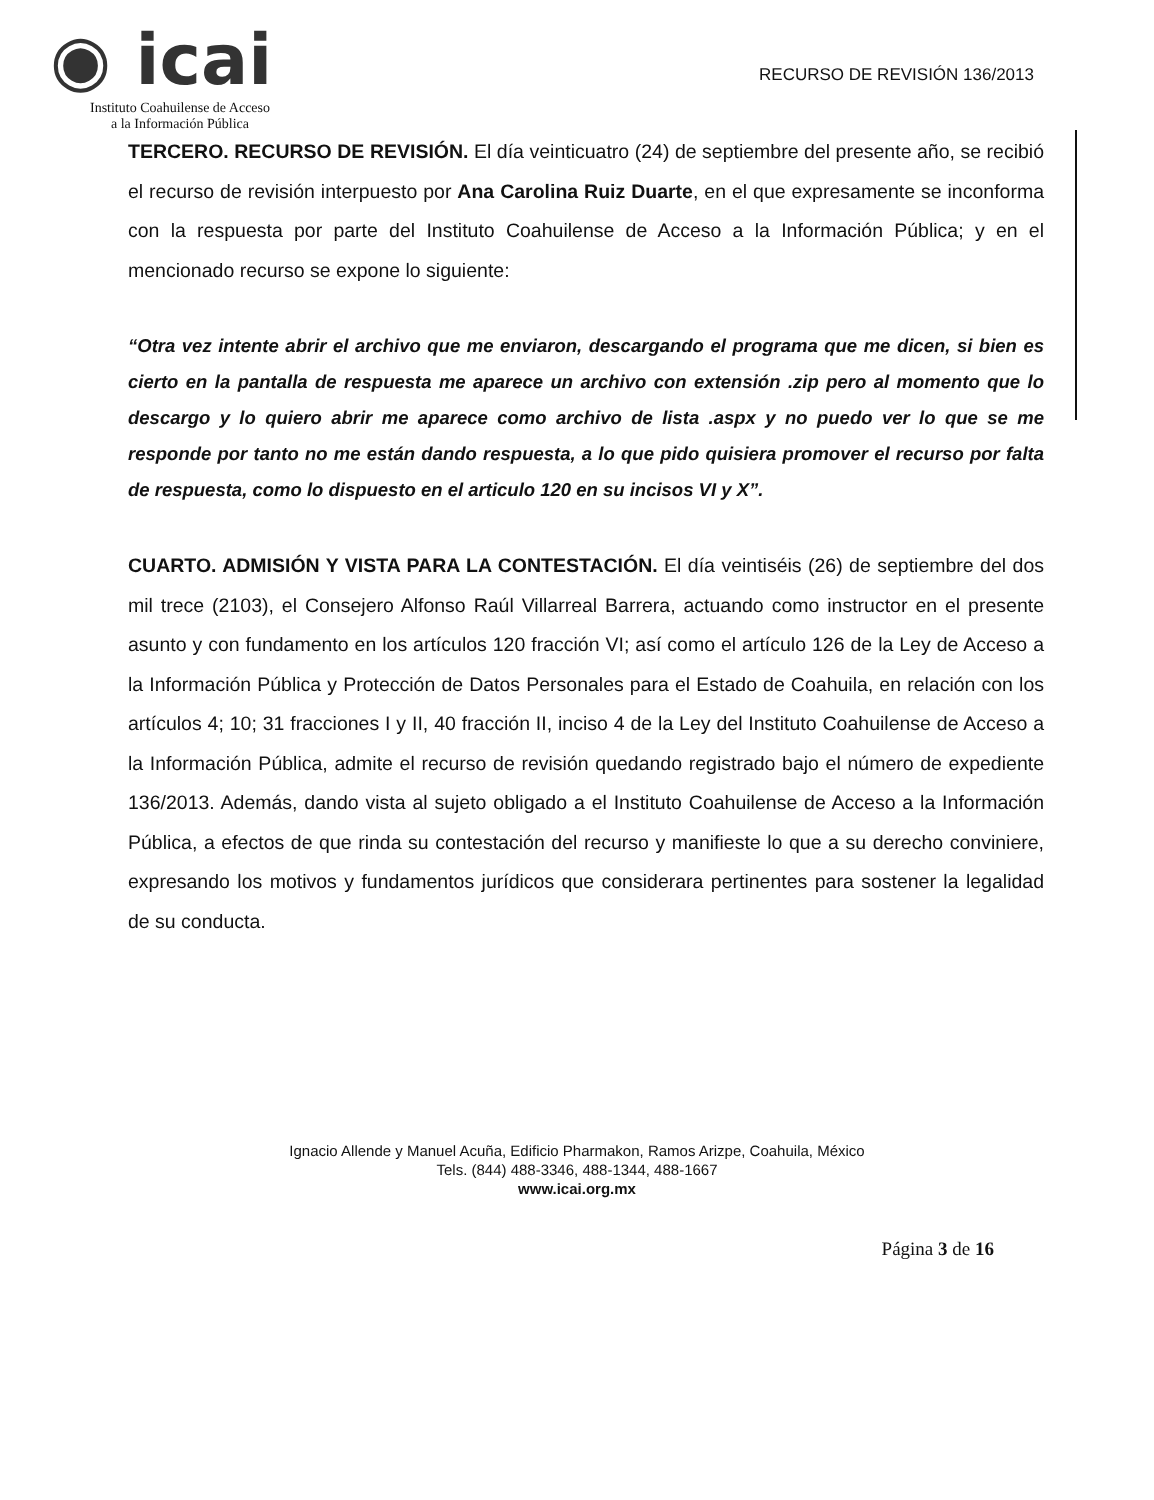◉ icai
Instituto Coahuilense de Acceso
a la Información Pública
RECURSO DE REVISIÓN 136/2013
TERCERO. RECURSO DE REVISIÓN. El día veinticuatro (24) de septiembre del presente año, se recibió el recurso de revisión interpuesto por Ana Carolina Ruiz Duarte, en el que expresamente se inconforma con la respuesta por parte del Instituto Coahuilense de Acceso a la Información Pública; y en el mencionado recurso se expone lo siguiente:
“Otra vez intente abrir el archivo que me enviaron, descargando el programa que me dicen, si bien es cierto en la pantalla de respuesta me aparece un archivo con extensión .zip pero al momento que lo descargo y lo quiero abrir me aparece como archivo de lista .aspx y no puedo ver lo que se me responde por tanto no me están dando respuesta, a lo que pido quisiera promover el recurso por falta de respuesta, como lo dispuesto en el articulo 120 en su incisos VI y X”.
CUARTO. ADMISIÓN Y VISTA PARA LA CONTESTACIÓN. El día veintiséis (26) de septiembre del dos mil trece (2103), el Consejero Alfonso Raúl Villarreal Barrera, actuando como instructor en el presente asunto y con fundamento en los artículos 120 fracción VI; así como el artículo 126 de la Ley de Acceso a la Información Pública y Protección de Datos Personales para el Estado de Coahuila, en relación con los artículos 4; 10; 31 fracciones I y II, 40 fracción II, inciso 4 de la Ley del Instituto Coahuilense de Acceso a la Información Pública, admite el recurso de revisión quedando registrado bajo el número de expediente 136/2013. Además, dando vista al sujeto obligado a el Instituto Coahuilense de Acceso a la Información Pública, a efectos de que rinda su contestación del recurso y manifieste lo que a su derecho conviniere, expresando los motivos y fundamentos jurídicos que considerara pertinentes para sostener la legalidad de su conducta.
Ignacio Allende y Manuel Acuña, Edificio Pharmakon, Ramos Arizpe, Coahuila, México
Tels. (844) 488-3346, 488-1344, 488-1667
www.icai.org.mx
Página 3 de 16